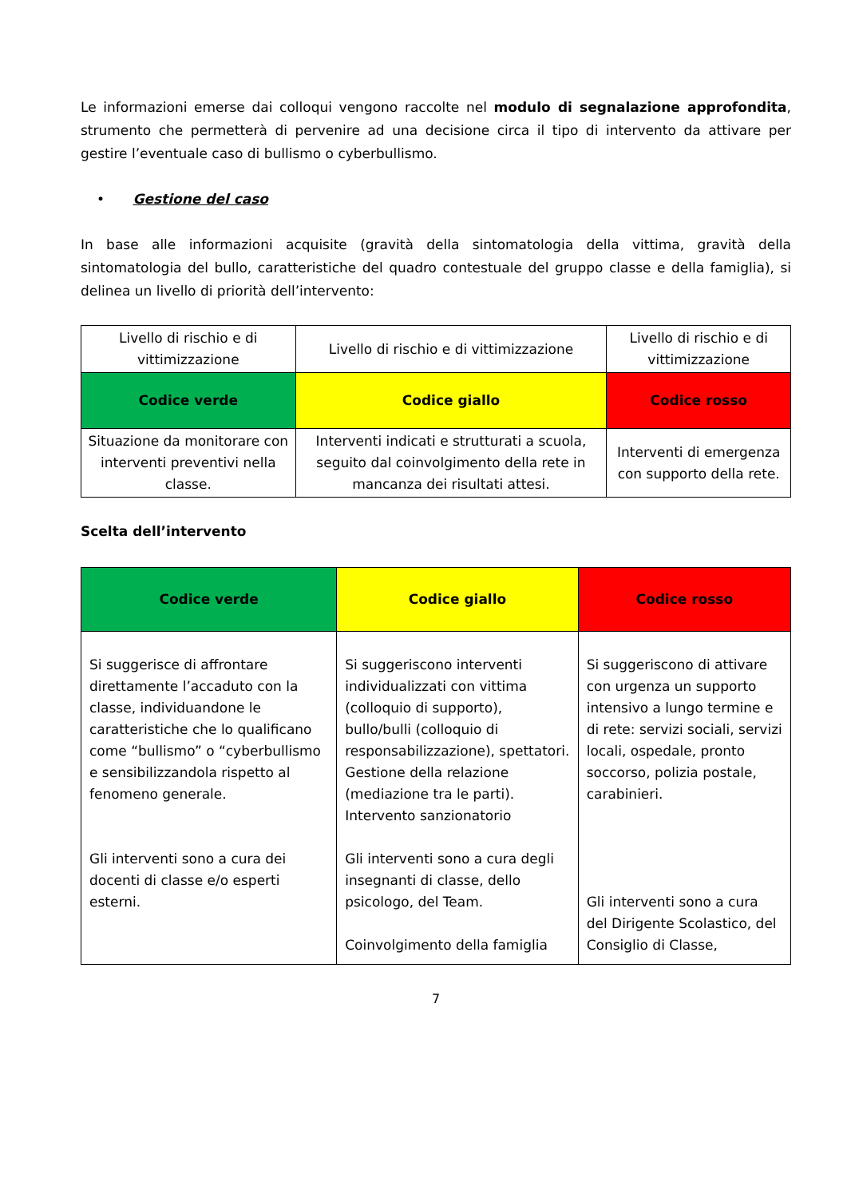Le informazioni emerse dai colloqui vengono raccolte nel modulo di segnalazione approfondita, strumento che permetterà di pervenire ad una decisione circa il tipo di intervento da attivare per gestire l’eventuale caso di bullismo o cyberbullismo.
• Gestione del caso
In base alle informazioni acquisite (gravità della sintomatologia della vittima, gravità della sintomatologia del bullo, caratteristiche del quadro contestuale del gruppo classe e della famiglia), si delinea un livello di priorità dell’intervento:
| Livello di rischio e di vittimizzazione | Livello di rischio e di vittimizzazione | Livello di rischio e di vittimizzazione |
| Codice verde | Codice giallo | Codice rosso |
| Situazione da monitorare con interventi preventivi nella classe. | Interventi indicati e strutturati a scuola, seguito dal coinvolgimento della rete in mancanza dei risultati attesi. | Interventi di emergenza con supporto della rete. |
Scelta dell’intervento
| Codice verde | Codice giallo | Codice rosso |
| Si suggerisce di affrontare direttamente l’accaduto con la classe, individuandone le caratteristiche che lo qualificano come “bullismo” o “cyberbullismo e sensibilizzandola rispetto al fenomeno generale. Gli interventi sono a cura dei docenti di classe e/o esperti esterni. | Si suggeriscono interventi individualizzati con vittima (colloquio di supporto), bullo/bulli (colloquio di responsabilizzazione), spettatori. Gestione della relazione (mediazione tra le parti). Intervento sanzionatorio Gli interventi sono a cura degli insegnanti di classe, dello psicologo, del Team. Coinvolgimento della famiglia | Si suggeriscono di attivare con urgenza un supporto intensivo a lungo termine e di rete: servizi sociali, servizi locali, ospedale, pronto soccorso, polizia postale, carabinieri. Gli interventi sono a cura del Dirigente Scolastico, del Consiglio di Classe, |
7